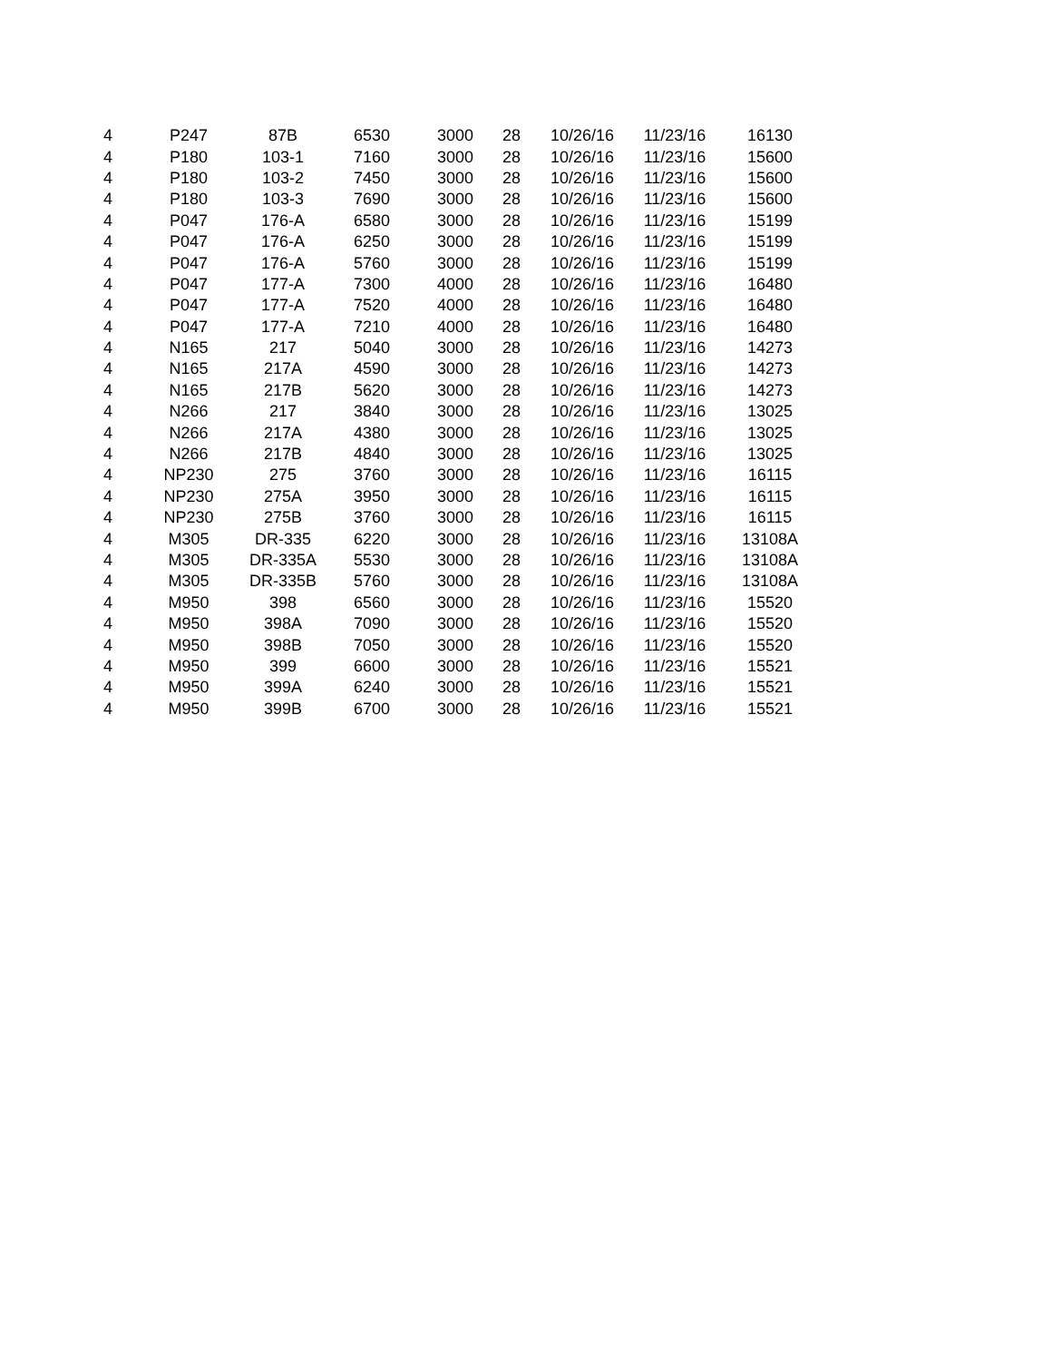| 4 | P247 | 87B | 6530 | 3000 | 28 | 10/26/16 | 11/23/16 | 16130 |
| 4 | P180 | 103-1 | 7160 | 3000 | 28 | 10/26/16 | 11/23/16 | 15600 |
| 4 | P180 | 103-2 | 7450 | 3000 | 28 | 10/26/16 | 11/23/16 | 15600 |
| 4 | P180 | 103-3 | 7690 | 3000 | 28 | 10/26/16 | 11/23/16 | 15600 |
| 4 | P047 | 176-A | 6580 | 3000 | 28 | 10/26/16 | 11/23/16 | 15199 |
| 4 | P047 | 176-A | 6250 | 3000 | 28 | 10/26/16 | 11/23/16 | 15199 |
| 4 | P047 | 176-A | 5760 | 3000 | 28 | 10/26/16 | 11/23/16 | 15199 |
| 4 | P047 | 177-A | 7300 | 4000 | 28 | 10/26/16 | 11/23/16 | 16480 |
| 4 | P047 | 177-A | 7520 | 4000 | 28 | 10/26/16 | 11/23/16 | 16480 |
| 4 | P047 | 177-A | 7210 | 4000 | 28 | 10/26/16 | 11/23/16 | 16480 |
| 4 | N165 | 217 | 5040 | 3000 | 28 | 10/26/16 | 11/23/16 | 14273 |
| 4 | N165 | 217A | 4590 | 3000 | 28 | 10/26/16 | 11/23/16 | 14273 |
| 4 | N165 | 217B | 5620 | 3000 | 28 | 10/26/16 | 11/23/16 | 14273 |
| 4 | N266 | 217 | 3840 | 3000 | 28 | 10/26/16 | 11/23/16 | 13025 |
| 4 | N266 | 217A | 4380 | 3000 | 28 | 10/26/16 | 11/23/16 | 13025 |
| 4 | N266 | 217B | 4840 | 3000 | 28 | 10/26/16 | 11/23/16 | 13025 |
| 4 | NP230 | 275 | 3760 | 3000 | 28 | 10/26/16 | 11/23/16 | 16115 |
| 4 | NP230 | 275A | 3950 | 3000 | 28 | 10/26/16 | 11/23/16 | 16115 |
| 4 | NP230 | 275B | 3760 | 3000 | 28 | 10/26/16 | 11/23/16 | 16115 |
| 4 | M305 | DR-335 | 6220 | 3000 | 28 | 10/26/16 | 11/23/16 | 13108A |
| 4 | M305 | DR-335A | 5530 | 3000 | 28 | 10/26/16 | 11/23/16 | 13108A |
| 4 | M305 | DR-335B | 5760 | 3000 | 28 | 10/26/16 | 11/23/16 | 13108A |
| 4 | M950 | 398 | 6560 | 3000 | 28 | 10/26/16 | 11/23/16 | 15520 |
| 4 | M950 | 398A | 7090 | 3000 | 28 | 10/26/16 | 11/23/16 | 15520 |
| 4 | M950 | 398B | 7050 | 3000 | 28 | 10/26/16 | 11/23/16 | 15520 |
| 4 | M950 | 399 | 6600 | 3000 | 28 | 10/26/16 | 11/23/16 | 15521 |
| 4 | M950 | 399A | 6240 | 3000 | 28 | 10/26/16 | 11/23/16 | 15521 |
| 4 | M950 | 399B | 6700 | 3000 | 28 | 10/26/16 | 11/23/16 | 15521 |